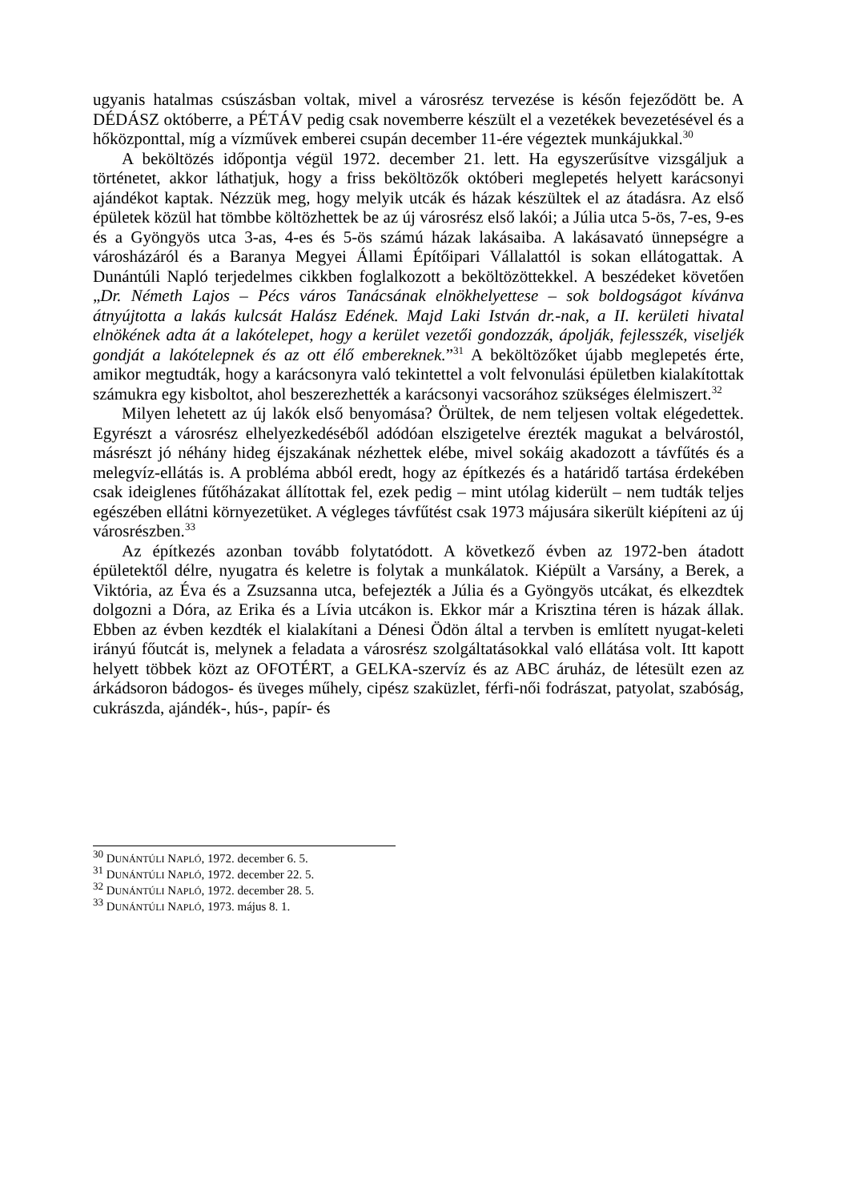ugyanis hatalmas csúszásban voltak, mivel a városrész tervezése is későn fejeződött be. A DÉDÁSZ októberre, a PÉTÁV pedig csak novemberre készült el a vezetékek bevezetésével és a hőközponttal, míg a vízművek emberei csupán december 11-ére végeztek munkájukkal.<sup>30</sup>
A beköltözés időpontja végül 1972. december 21. lett. Ha egyszerűsítve vizsgáljuk a történetet, akkor láthatjuk, hogy a friss beköltözők októberi meglepetés helyett karácsonyi ajándékot kaptak. Nézzük meg, hogy melyik utcák és házak készültek el az átadásra. Az első épületek közül hat tömbbe költözhettek be az új városrész első lakói; a Júlia utca 5-ös, 7-es, 9-es és a Gyöngyös utca 3-as, 4-es és 5-ös számú házak lakásaiba. A lakásavató ünnepségre a városházáról és a Baranya Megyei Állami Építőipari Vállalattól is sokan ellátogattak. A Dunántúli Napló terjedelmes cikkben foglalkozott a beköltözöttekkel. A beszédeket követően „Dr. Németh Lajos – Pécs város Tanácsának elnökhelyettese – sok boldogságot kívánva átnyújtotta a lakás kulcsát Halász Edének. Majd Laki István dr.-nak, a II. kerületi hivatal elnökének adta át a lakótelepet, hogy a kerület vezetői gondozzák, ápolják, fejlesszék, viseljék gondját a lakótelepnek és az ott élő embereknek.”<sup>31</sup> A beköltözőket újabb meglepetés érte, amikor megtudták, hogy a karácsonyra való tekintettel a volt felvonulási épületben kialakítottak számukra egy kisboltot, ahol beszerezhették a karácsonyi vacsorához szükséges élelmiszert.<sup>32</sup>
Milyen lehetett az új lakók első benyomása? Örültek, de nem teljesen voltak elégedettek. Egyrészt a városrész elhelyezkedéséből adódóan elszigetelve érezték magukat a belvárostól, másrészt jó néhány hideg éjszakának nézhettek elébe, mivel sokáig akadozott a távfűtés és a melegvíz-ellátás is. A probléma abból eredt, hogy az építkezés és a határidő tartása érdekében csak ideiglenes fűtőházakat állítottak fel, ezek pedig – mint utólag kiderült – nem tudták teljes egészében ellátni környezetüket. A végleges távfűtést csak 1973 májusára sikerült kiépíteni az új városrészben.<sup>33</sup>
Az építkezés azonban tovább folytatódott. A következő évben az 1972-ben átadott épületektől délre, nyugatra és keletre is folytak a munkálatok. Kiépült a Varsány, a Berek, a Viktória, az Éva és a Zsuzsanna utca, befejezték a Júlia és a Gyöngyös utcákat, és elkezdtek dolgozni a Dóra, az Erika és a Lívia utcákon is. Ekkor már a Krisztina téren is házak állak. Ebben az évben kezdték el kialakítani a Dénesi Ödön által a tervben is említett nyugat-keleti irányú főutcát is, melynek a feladata a városrész szolgáltatásokkal való ellátása volt. Itt kapott helyett többek közt az OFOTÉRT, a GELKA-szervíz és az ABC áruház, de létesült ezen az árkádsoron bádogos- és üveges műhely, cipész szaküzlet, férfi-női fodrászat, patyolat, szabóság, cukrászda, ajándék-, hús-, papír- és
<sup>30</sup> DUNÁNTÚLI NAPLÓ, 1972. december 6. 5.
<sup>31</sup> DUNÁNTÚLI NAPLÓ, 1972. december 22. 5.
<sup>32</sup> DUNÁNTÚLI NAPLÓ, 1972. december 28. 5.
<sup>33</sup> DUNÁNTÚLI NAPLÓ, 1973. május 8. 1.